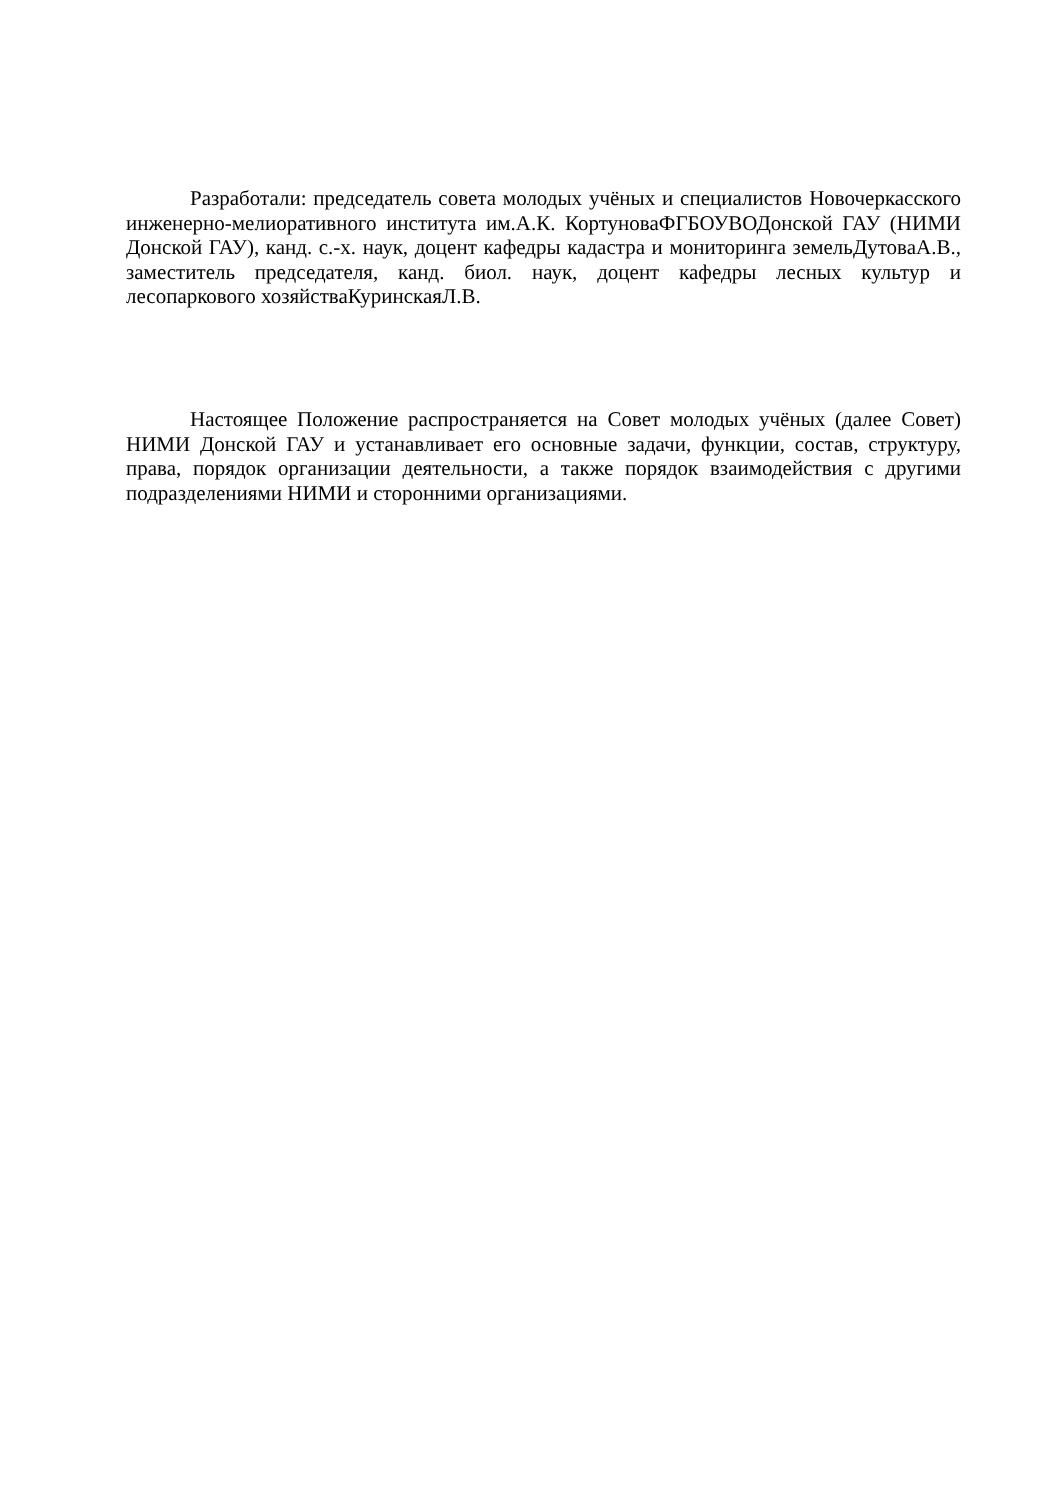Разработали: председатель совета молодых учёных и специалистов Новочеркасского инженерно-мелиоративного института им.А.К. КортуноваФГБОУВОДонской ГАУ (НИМИ Донской ГАУ), канд. с.-х. наук, доцент кафедры кадастра и мониторинга земельДутоваА.В., заместитель председателя, канд. биол. наук, доцент кафедры лесных культур и лесопаркового хозяйстваКуринскаяЛ.В.
Настоящее Положение распространяется на Совет молодых учёных (далее Совет) НИМИ Донской ГАУ и устанавливает его основные задачи, функции, состав, структуру, права, порядок организации деятельности, а также порядок взаимодействия с другими подразделениями НИМИ и сторонними организациями.